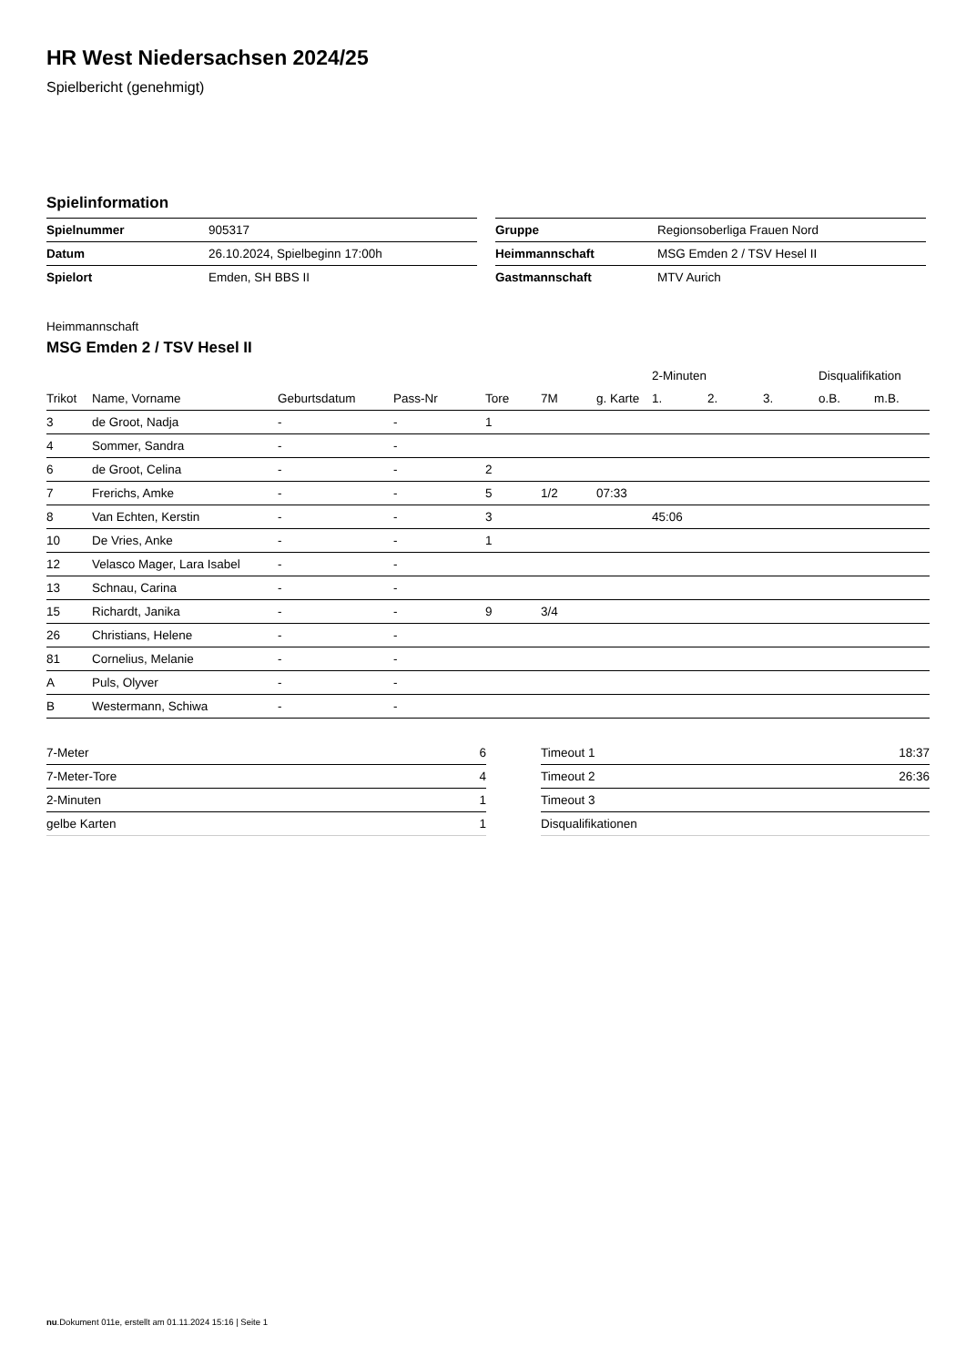HR West Niedersachsen 2024/25
Spielbericht (genehmigt)
Spielinformation
| Spielnummer | 905317 |
| Datum | 26.10.2024, Spielbeginn 17:00h |
| Spielort | Emden, SH BBS II |
| Gruppe | Regionsoberliga Frauen Nord |
| Heimmannschaft | MSG Emden 2 / TSV Hesel II |
| Gastmannschaft | MTV Aurich |
Heimmannschaft
MSG Emden 2 / TSV Hesel II
| | | | | | | | 2-Minuten | | | Disqualifikation | |
| --- | --- | --- | --- | --- | --- | --- | --- | --- | --- | --- | --- |
| Trikot | Name, Vorname | Geburtsdatum | Pass-Nr | Tore | 7M | g. Karte | 1. | 2. | 3. | o.B. | m.B. |
| 3 | de Groot, Nadja | - | - | 1 | | | | | | | |
| 4 | Sommer, Sandra | - | - | | | | | | | | |
| 6 | de Groot, Celina | - | - | 2 | | | | | | | |
| 7 | Frerichs, Amke | - | - | 5 | 1/2 | 07:33 | | | | | |
| 8 | Van Echten, Kerstin | - | - | 3 | | | 45:06 | | | | |
| 10 | De Vries, Anke | - | - | 1 | | | | | | | |
| 12 | Velasco Mager, Lara Isabel | - | - | | | | | | | | |
| 13 | Schnau, Carina | - | - | | | | | | | | |
| 15 | Richardt, Janika | - | - | 9 | 3/4 | | | | | | |
| 26 | Christians, Helene | - | - | | | | | | | | |
| 81 | Cornelius, Melanie | - | - | | | | | | | | |
| A | Puls, Olyver | - | - | | | | | | | | |
| B | Westermann, Schiwa | - | - | | | | | | | | |
| 7-Meter | 6 |
| 7-Meter-Tore | 4 |
| 2-Minuten | 1 |
| gelbe Karten | 1 |
| Timeout 1 | 18:37 |
| Timeout 2 | 26:36 |
| Timeout 3 | |
| Disqualifikationen | |
nu.Dokument 011e, erstellt am 01.11.2024 15:16 | Seite 1